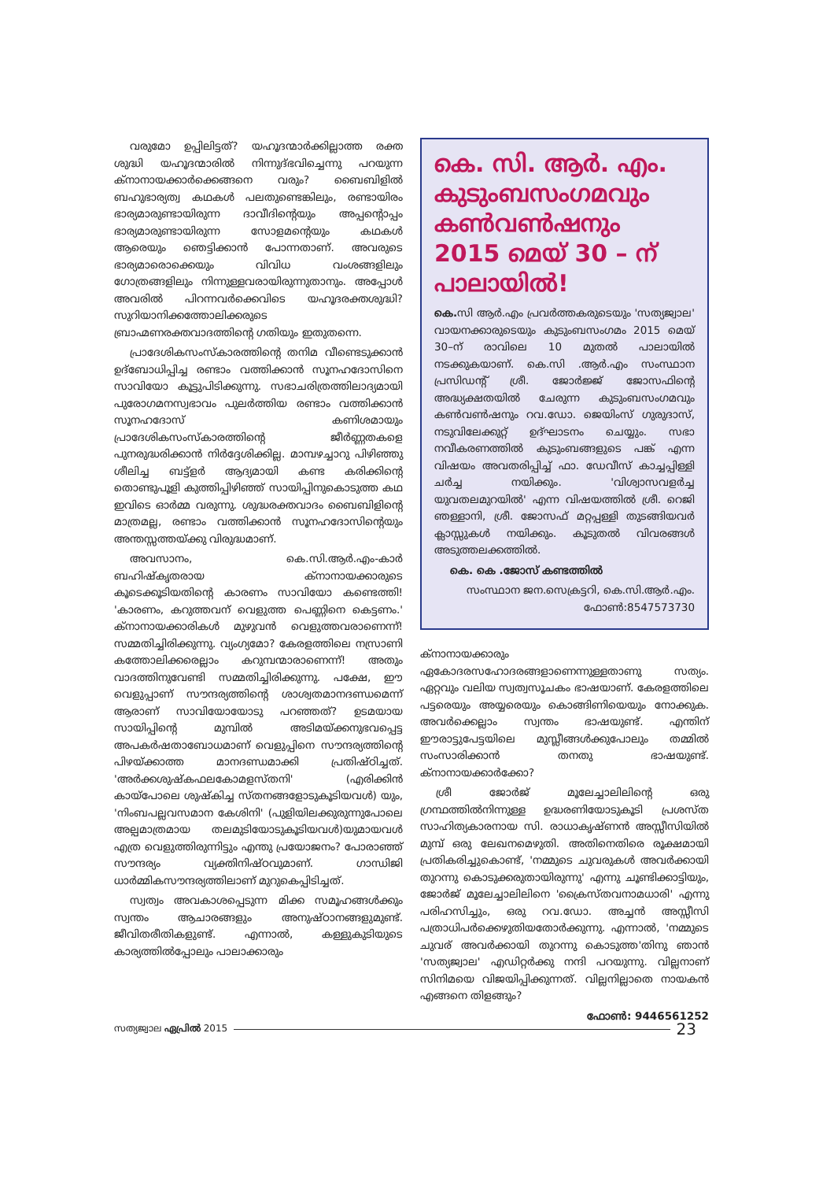വരുമോ ഉപ്പിലിട്ടത്? യഹൂദന്മാർക്കില്ലാത്ത രക്ത ശുദ്ധി യഹൂദന്മാരിൽ നിന്നുദ്ഭവിച്ചെന്നു പറയുന്ന ക്നാനായക്കാർക്കെങ്ങനെ വരും? ബൈബിളിൽ ബഹുഭാര്യത്വ കഥകൾ പലതുണ്ടെങ്കിലും, രണ്ടായിരം ഭാര്യമാരുണ്ടായിരുന്ന ദാവീദിന്റെയും അപ്പന്റൊപ്പം ഭാര്യമാരുണ്ടായിരുന്ന സോളമന്റെയും കഥകൾ ആരെയും ഞെട്ടിക്കാൻ പോന്നതാണ്. അവരുടെ ഭാര്യമാരൊക്കെയും വിവിധ വംശങ്ങളിലും ഗോത്രങ്ങളിലും നിന്നുള്ളവരായിരുന്നുതാനും. അപ്പോൾ അവരിൽ പിറന്നവർക്കെവിടെ യഹൂദരക്തശുദ്ധി? സുറിയാനിക്കത്തോലിക്കരുടെ ബ്രാഹ്മണരക്തവാദത്തിന്റെ ഗതിയും ഇതുതന്നെ.
പ്രാദേശികസംസ്കാരത്തിന്റെ തനിമ വീണ്ടെടുക്കാൻ ഉദ്ബോധിപ്പിച്ച രണ്ടാം വത്തിക്കാൻ സൂനഹദോസിനെ സാവിയോ കൂട്ടുപിടിക്കുന്നു. സഭാചരിത്രത്തിലാദ്യമായി പുരോഗമനസ്വഭാവം പുലർത്തിയ രണ്ടാം വത്തിക്കാൻ സൂനഹദോസ് കണിശമായും പ്രാദേശികസംസ്കാരത്തിന്റെ ജീർണ്ണതകളെ പുനരുദ്ധരിക്കാൻ നിർദ്ദേശിക്കില്ല. മാമ്പഴച്ചാറു പിഴിഞ്ഞു ശീലിച്ച ബട്ട്ളർ ആദ്യമായി കണ്ട കരിക്കിന്റെ തൊണ്ടുപൂളി കുത്തിപ്പിഴിഞ്ഞ് സായിപ്പിനുകൊടുത്ത കഥ ഇവിടെ ഓർമ്മ വരുന്നു. ശുദ്ധരക്തവാദം ബൈബിളിന്റെ മാത്രമല്ല, രണ്ടാം വത്തിക്കാൻ സൂനഹദോസിന്റെയും അന്തസ്സത്തയ്ക്കു വിരുദ്ധമാണ്.
അവസാനം, കെ.സി.ആർ.എം-കാർ ബഹിഷ്കൃതരായ ക്നാനായക്കാരുടെ കൂടെക്കൂടിയതിന്റെ കാരണം സാവിയോ കണ്ടെത്തി! 'കാരണം, കറുത്തവന് വെളുത്ത പെണ്ണിനെ കെട്ടണം.' ക്നാനായക്കാരികൾ മുഴുവൻ വെളുത്തവരാണെന്ന്! സമ്മതിച്ചിരിക്കുന്നു. വ്യംഗ്യമോ? കേരളത്തിലെ നസ്രാണി കത്തോലിക്കരെല്ലാം കറുമ്പന്മാരാണെന്ന്! അതും വാദത്തിനുവേണ്ടി സമ്മതിച്ചിരിക്കുന്നു. പക്ഷേ, ഈ വെളുപ്പാണ് സൗന്ദര്യത്തിന്റെ ശാശ്വതമാനദണ്ഡമെന്ന് ആരാണ് സാവിയോയോടു പറഞ്ഞത്? ഉടമയായ സായിപ്പിന്റെ മുമ്പിൽ അടിമയ്ക്കനുഭവപ്പെട്ട അപകർഷതാബോധമാണ് വെളുപ്പിനെ സൗന്ദര്യത്തിന്റെ പിഴയ്ക്കാത്ത മാനദണ്ഡമാക്കി പ്രതിഷ്ഠിച്ചത്. 'അർക്കശുഷ്കഫലകോമളസ്തനി' (എരിക്കിൻ കായ്പോലെ ശുഷ്കിച്ച സ്തനങ്ങളോടുകൂടിയവൾ) യും, 'നിംബപല്ലവസമാന കേശിനി' (പുളിയിലക്കുരുന്നുപോലെ അല്പമാത്രമായ തലമുടിയോടുകൂടിയവൾ)യുമായവൾ എത്ര വെളുത്തിരുന്നിട്ടും എന്തു പ്രയോജനം? പോരാഞ്ഞ് സൗന്ദര്യം വ്യക്തിനിഷ്ഠവുമാണ്. ഗാന്ധിജി ധാർമ്മികസൗന്ദര്യത്തിലാണ് മുറുകെപ്പിടിച്ചത്.
സ്വത്വം അവകാശപ്പെടുന്ന മിക്ക സമൂഹങ്ങൾക്കും സ്വന്തം ആചാരങ്ങളും അനുഷ്ഠാനങ്ങളുമുണ്ട്. ജീവിതരീതികളുണ്ട്. എന്നാൽ, കള്ളുകുടിയുടെ കാര്യത്തിൽപ്പോലും പാലാക്കാരും
കെ. സി. ആർ. എം.
കുടുംബസംഗമവും
കൺവൺഷനും
2015 മെയ് 30 – ന്
പാലായിൽ!
കെ. സി ആർ.എം പ്രവർത്തകരുടെയും 'സത്യജ്വാല' വായനക്കാരുടെയും കുടുംബസംഗമം 2015 മെയ് 30–ന് രാവിലെ 10 മുതൽ പാലായിൽ നടക്കുകയാണ്. കെ.സി .ആർ.എം സംസ്ഥാന പ്രസിഡന്റ് ശ്രീ. ജോർജ്ജ് ജോസഫിന്റെ അദ്ധ്യക്ഷതയിൽ ചേരുന്ന കുടുംബസംഗമവും കൺവൺഷനും റവ.ഡോ. ജെയിംസ് ഗുരുദാസ്, നടുവിലേക്കുറ്റ് ഉദ്ഘാടനം ചെയ്യും. സഭാ നവീകരണത്തിൽ കുടുംബങ്ങളുടെ പങ്ക് എന്ന വിഷയം അവതരിപ്പിച്ച് ഫാ. ഡേവീസ് കാച്ചപ്പിള്ളി ചർച്ച നയിക്കും. 'വിശ്വാസവളർച്ച യുവതലമുറയിൽ' എന്ന വിഷയത്തിൽ ശ്രീ. റെജി ഞള്ളാനി, ശ്രീ. ജോസഫ് മറ്റപ്പള്ളി തുടങ്ങിയവർ ക്ലാസ്സുകൾ നയിക്കും. കൂടുതൽ വിവരങ്ങൾ അടുത്തലക്കത്തിൽ.
കെ. കെ .ജോസ് കണ്ടത്തിൽ
സംസ്ഥാന ജന.സെക്രട്ടറി, കെ.സി.ആർ.എം.
ഫോൺ:8547573730
ക്നാനായക്കാരും ഏകോദരസഹോദരങ്ങളാണെന്നുള്ളതാണു സത്യം. ഏറ്റവും വലിയ സ്വത്വസൂചകം ഭാഷയാണ്. കേരളത്തിലെ പട്ടരെയും അയ്യരെയും കൊങ്ങിണിയെയും നോക്കുക. അവർക്കെല്ലാം സ്വന്തം ഭാഷയുണ്ട്. എന്തിന് ഈരാട്ടുപേട്ടയിലെ മുസ്ലീങ്ങൾക്കുപോലും തമ്മിൽ സംസാരിക്കാൻ തനതു ഭാഷയുണ്ട്. ക്നാനായക്കാർക്കോ?
ശ്രീ ജോർജ് മൂലേച്ചാലിലിന്റെ ഒരു ഗ്രന്ഥത്തിൽനിന്നുള്ള ഉദ്ധരണിയോടുകൂടി പ്രശസ്ത സാഹിത്യകാരനായ സി. രാധാകൃഷ്ണൻ അസ്സീസിയിൽ മുമ്പ് ഒരു ലേഖനമെഴുതി. അതിനെതിരെ രൂക്ഷമായി പ്രതികരിച്ചുകൊണ്ട്, 'നമ്മുടെ ചുവരുകൾ അവർക്കായി തുറന്നു കൊടുക്കരുതായിരുന്നു' എന്നു ചൂണ്ടിക്കാട്ടിയും, ജോർജ് മൂലേച്ചാലിലിനെ 'ക്രൈസ്തവനാമധാരി' എന്നു പരിഹസിച്ചും, ഒരു റവ.ഡോ. അച്ചൻ അസ്സീസി പത്രാധിപർക്കെഴുതിയതോർക്കുന്നു. എന്നാൽ, 'നമ്മുടെ ചുവര് അവർക്കായി തുറന്നു കൊടുത്ത'തിനു ഞാൻ 'സത്യജ്വാല' എഡിറ്റർക്കു നന്ദി പറയുന്നു. വില്ലനാണ് സിനിമയെ വിജയിപ്പിക്കുന്നത്. വില്ലനില്ലാതെ നായകൻ എങ്ങനെ തിളങ്ങും?
ഫോൺ: 9446561252
സത്യജ്വാല ഏപ്രിൽ 2015 23